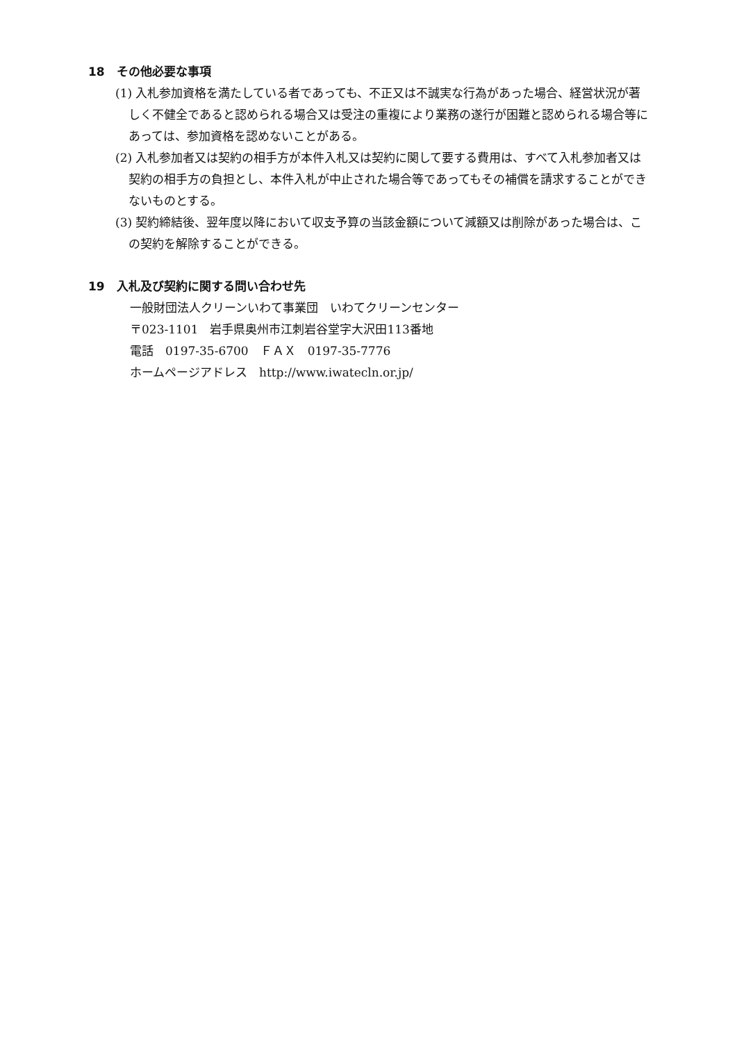18　その他必要な事項
(1) 入札参加資格を満たしている者であっても、不正又は不誠実な行為があった場合、経営状況が著しく不健全であると認められる場合又は受注の重複により業務の遂行が困難と認められる場合等にあっては、参加資格を認めないことがある。
(2) 入札参加者又は契約の相手方が本件入札又は契約に関して要する費用は、すべて入札参加者又は契約の相手方の負担とし、本件入札が中止された場合等であってもその補償を請求することができないものとする。
(3) 契約締結後、翌年度以降において収支予算の当該金額について減額又は削除があった場合は、この契約を解除することができる。
19　入札及び契約に関する問い合わせ先
一般財団法人クリーンいわて事業団　いわてクリーンセンター
〒023-1101　岩手県奥州市江刺岩谷堂字大沢田113番地
電話　0197-35-6700　ＦＡＸ　0197-35-7776
ホームページアドレス　http://www.iwatecln.or.jp/